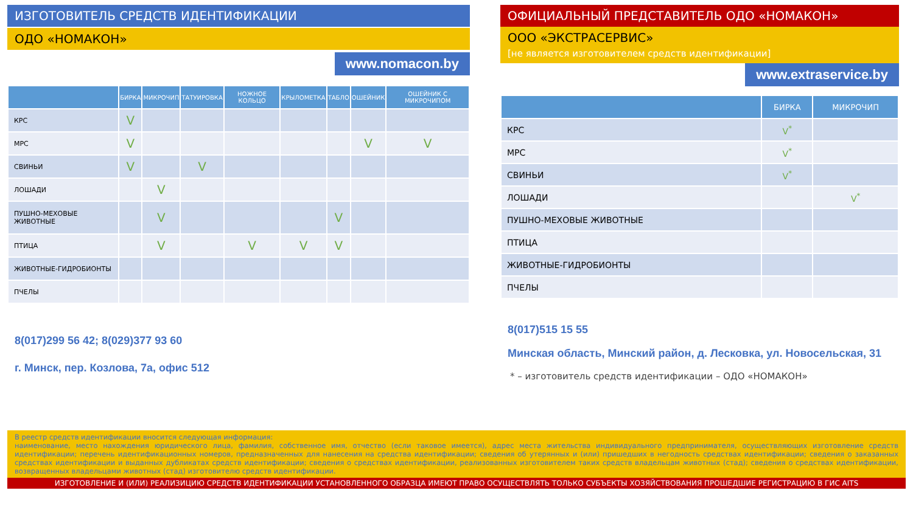ИЗГОТОВИТЕЛЬ СРЕДСТВ ИДЕНТИФИКАЦИИ
ОДО «НОМАКОН»
www.nomacon.by
| | БИРКА | МИКРОЧИП | ТАТУИРОВКА | НОЖНОЕ КОЛЬЦО | КРЫЛОМЕТКА | ТАБЛО | ОШЕЙНИК | ОШЕЙНИК С МИКРОЧИПОМ |
| --- | --- | --- | --- | --- | --- | --- | --- | --- |
| КРС | V | | | | | | | |
| МРС | V | | | | | | V | V |
| СВИНЬИ | V | | V | | | | | |
| ЛОШАДИ | | V | | | | | | |
| ПУШНО-МЕХОВЫЕ ЖИВОТНЫЕ | | V | | | | V | | |
| ПТИЦА | | V | | V | V | V | | |
| ЖИВОТНЫЕ-ГИДРОБИОНТЫ | | | | | | | | |
| ПЧЕЛЫ | | | | | | | | |
8(017)299 56 42; 8(029)377 93 60
г. Минск, пер. Козлова, 7а, офис 512
ОФИЦИАЛЬНЫЙ ПРЕДСТАВИТЕЛЬ ОДО «НОМАКОН»
ООО «ЭКСТРАСЕРВИС»
[не является изготовителем средств идентификации]
www.extraservice.by
| | БИРКА | МИКРОЧИП |
| --- | --- | --- |
| КРС | V<sup>*</sup> | |
| МРС | V<sup>*</sup> | |
| СВИНЬИ | V<sup>*</sup> | |
| ЛОШАДИ | | V<sup>*</sup> |
| ПУШНО-МЕХОВЫЕ ЖИВОТНЫЕ | | |
| ПТИЦА | | |
| ЖИВОТНЫЕ-ГИДРОБИОНТЫ | | |
| ПЧЕЛЫ | | |
8(017)515 15 55
Минская область, Минский район, д. Лесковка, ул. Новосельская, 31
* – изготовитель средств идентификации – ОДО «НОМАКОН»
В реестр средств идентификации вносится следующая информация:
наименование, место нахождения юридического лица, фамилия, собственное имя, отчество (если таковое имеется), адрес места жительства индивидуального предпринимателя, осуществляющих изготовление средств идентификации; перечень идентификационных номеров, предназначенных для нанесения на средства идентификации; сведения об утерянных и (или) пришедших в негодность средствах идентификации; сведения о заказанных средствах идентификации и выданных дубликатах средств идентификации; сведения о средствах идентификации, реализованных изготовителем таких средств владельцам животных (стад); сведения о средствах идентификации, возвращенных владельцами животных (стад) изготовителю средств идентификации.
ИЗГОТОВЛЕНИЕ И (ИЛИ) РЕАЛИЗИЦИЮ СРЕДСТВ ИДЕНТИФИКАЦИИ УСТАНОВЛЕННОГО ОБРАЗЦА ИМЕЮТ ПРАВО ОСУЩЕСТВЛЯТЬ ТОЛЬКО СУБЪЕКТЫ ХОЗЯЙСТВОВАНИЯ ПРОШЕДШИЕ РЕГИСТРАЦИЮ В ГИС AITS